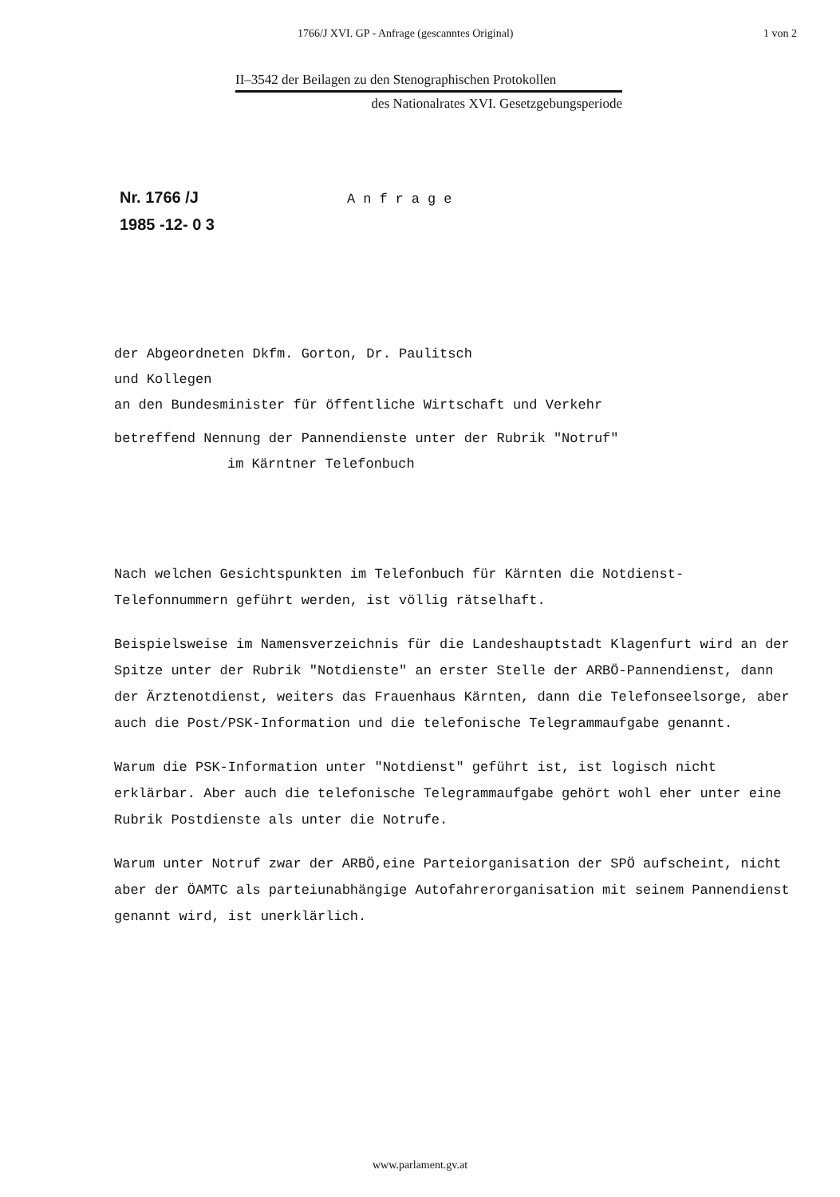1766/J XVI. GP - Anfrage (gescanntes Original) 1 von 2
II–3542 der Beilagen zu den Stenographischen Protokollen
des Nationalrates XVI. Gesetzgebungsperiode
Nr. 1766 /J
1985 -12- 0 3
Anfrage
der Abgeordneten Dkfm. Gorton, Dr. Paulitsch
und Kollegen
an den Bundesminister für öffentliche Wirtschaft und Verkehr
betreffend Nennung der Pannendienste unter der Rubrik "Notruf"
im Kärntner Telefonbuch
Nach welchen Gesichtspunkten im Telefonbuch für Kärnten die Notdienst-Telefonnummern geführt werden, ist völlig rätselhaft.
Beispielsweise im Namensverzeichnis für die Landeshauptstadt Klagenfurt wird an der Spitze unter der Rubrik "Notdienste" an erster Stelle der ARBÖ-Pannendienst, dann der Ärztenotdienst, weiters das Frauenhaus Kärnten, dann die Telefonseelsorge, aber auch die Post/PSK-Information und die telefonische Telegrammaufgabe genannt.
Warum die PSK-Information unter "Notdienst" geführt ist, ist logisch nicht erklärbar. Aber auch die telefonische Telegrammaufgabe gehört wohl eher unter eine Rubrik Postdienste als unter die Notrufe.
Warum unter Notruf zwar der ARBÖ,eine Parteiorganisation der SPÖ aufscheint, nicht aber der ÖAMTC als parteiunabhängige Autofahrerorganisation mit seinem Pannendienst genannt wird, ist unerklärlich.
www.parlament.gv.at